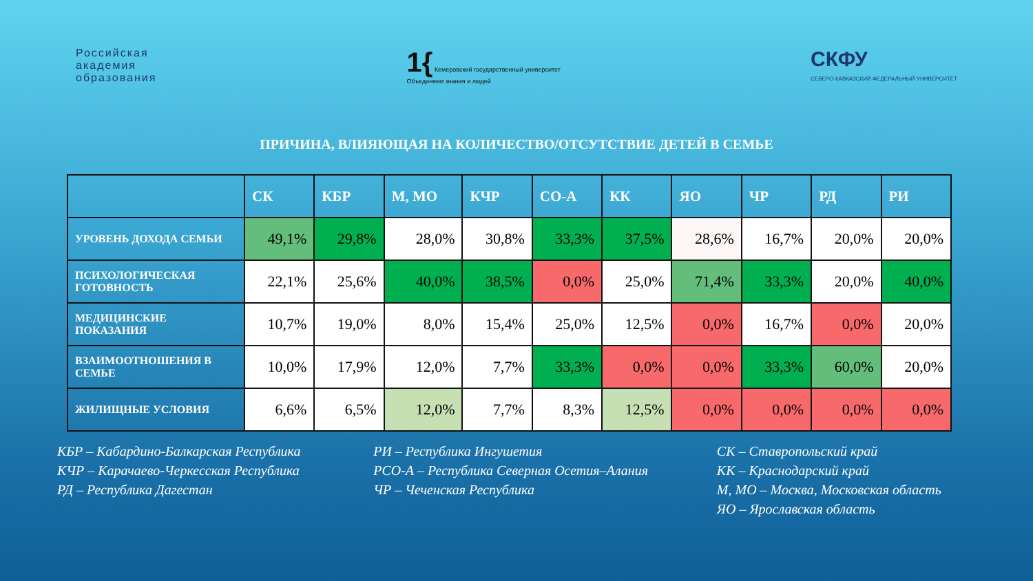Российская
академия
образования
1{ Кемеровский государственный университет
Объединяем знания и людей
СКФУ
СЕВЕРО-КАВКАЗСКИЙ ФЕДЕРАЛЬНЫЙ УНИВЕРСИТЕТ
ПРИЧИНА, ВЛИЯЮЩАЯ НА КОЛИЧЕСТВО/ОТСУТСТВИЕ ДЕТЕЙ В СЕМЬЕ
| | СК | КБР | М, МО | КЧР | СО-А | КК | ЯО | ЧР | РД | РИ |
| --- | --- | --- | --- | --- | --- | --- | --- | --- | --- | --- |
| УРОВЕНЬ ДОХОДА СЕМЬИ | 49,1% | 29,8% | 28,0% | 30,8% | 33,3% | 37,5% | 28,6% | 16,7% | 20,0% | 20,0% |
| ПСИХОЛОГИЧЕСКАЯ ГОТОВНОСТЬ | 22,1% | 25,6% | 40,0% | 38,5% | 0,0% | 25,0% | 71,4% | 33,3% | 20,0% | 40,0% |
| МЕДИЦИНСКИЕ ПОКАЗАНИЯ | 10,7% | 19,0% | 8,0% | 15,4% | 25,0% | 12,5% | 0,0% | 16,7% | 0,0% | 20,0% |
| ВЗАИМООТНОШЕНИЯ В СЕМЬЕ | 10,0% | 17,9% | 12,0% | 7,7% | 33,3% | 0,0% | 0,0% | 33,3% | 60,0% | 20,0% |
| ЖИЛИЩНЫЕ УСЛОВИЯ | 6,6% | 6,5% | 12,0% | 7,7% | 8,3% | 12,5% | 0,0% | 0,0% | 0,0% | 0,0% |
КБР – Кабардино-Балкарская Республика
КЧР – Карачаево-Черкесская Республика
РД – Республика Дагестан
РИ – Республика Ингушетия
РСО-А – Республика Северная Осетия–Алания
ЧР – Чеченская Республика
СК – Ставропольский край
КК – Краснодарский край
М, МО – Москва, Московская область
ЯО – Ярославская область